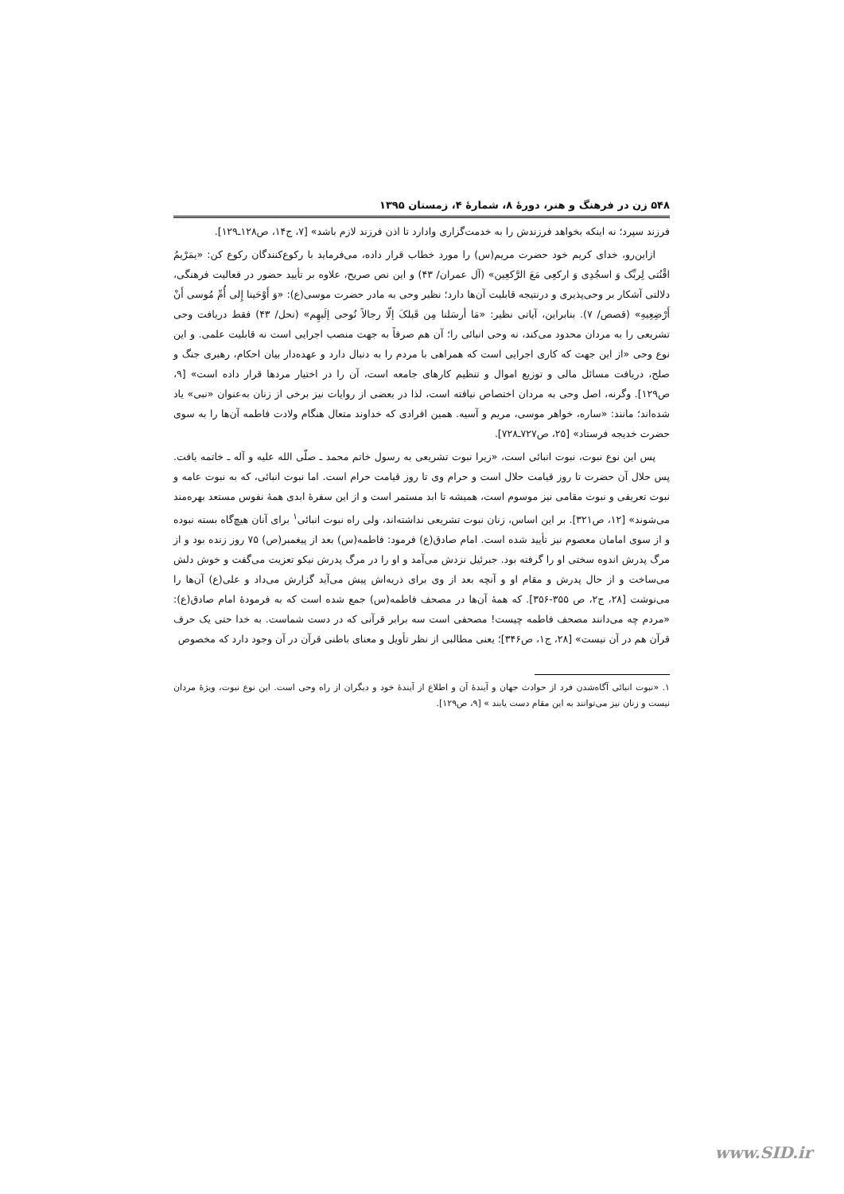۵۴۸ زن در فرهنگ و هنر، دورهٔ ۸، شمارهٔ ۴، زمستان ۱۳۹۵
فرزند سپرد؛ نه اینکه بخواهد فرزندش را به خدمت‌گزاری وادارد تا اذن فرزند لازم باشد» [۷، ج۱۴، ص۱۲۸ـ۱۲۹].
ازاین‌رو، خدای کریم خود حضرت مریم(س) را مورد خطاب قرار داده، می‌فرماید با رکوع‌کنندگان رکوع کن: «یمَرْیمُ اقْنُتی لِربِّک وَ اسجُدِی وَ ارکعِی مَعَ الرَّکعِین» (آل عمران/ ۴۳) و این نص صریح، علاوه بر تأیید حضور در فعالیت فرهنگی، دلالتی آشکار بر وحی‌پذیری و درنتیجه قابلیت آن‌ها دارد؛ نظیر وحی به مادر حضرت موسی(ع): «وَ أَوْحَینا إِلی أُمِّ مُوسی أَنْ أَرْضِعِیهِ» (قصص/ ۷). بنابراین، آیاتی نظیر: «مَا أرسَلنا مِن قَبلکَ إلّا رجالاً نُوحی إلَیهِم» (نحل/ ۴۳) فقط دریافت وحی تشریعی را به مردان محدود می‌کند، نه وحی انبائی را؛ آن هم صرفاً به جهت منصب اجرایی است نه قابلیت علمی. و این نوع وحی «از این جهت که کاری اجرایی است که همراهی با مردم را به دنبال دارد و عهده‌دار بیان احکام، رهبری جنگ و صلح، دریافت مسائل مالی و توزیع اموال و تنظیم کارهای جامعه است، آن را در اختیار مردها قرار داده است» [۹، ص۱۲۹]. وگرنه، اصل وحی به مردان اختصاص نیافته است، لذا در بعضی از روایات نیز برخی از زنان به‌عنوان «نبی» یاد شده‌اند؛ مانند: «ساره، خواهر موسی، مریم و آسیه. همین افرادی که خداوند متعال هنگام ولادت فاطمه آن‌ها را به سوی حضرت خدیجه فرستاد» [۲۵، ص۷۲۷ـ۷۲۸].
پس این نوع نبوت، نبوت انبائی است، «زیرا نبوت تشریعی به رسول خاتم محمد ـ صلّی الله علیه و آله ـ خاتمه یافت. پس حلال آن حضرت تا روز قیامت حلال است و حرام وی تا روز قیامت حرام است. اما نبوت انبائی، که به نبوت عامه و نبوت تعریفی و نبوت مقامی نیز موسوم است، همیشه تا ابد مستمر است و از این سفرهٔ ابدی همهٔ نفوس مستعد بهره‌مند می‌شوند» [۱۲، ص۳۲۱]. بر این اساس، زنان نبوت تشریعی نداشته‌اند، ولی راه نبوت انبائی<sup>۱</sup> برای آنان هیچ‌گاه بسته نبوده و از سوی امامان معصوم نیز تأیید شده است. امام صادق(ع) فرمود: فاطمه(س) بعد از پیغمبر(ص) ۷۵ روز زنده بود و از مرگ پدرش اندوه سختی او را گرفته بود. جبرئیل نزدش می‌آمد و او را در مرگ پدرش نیکو تعزیت می‌گفت و خوش دلش می‌ساخت و از حال پدرش و مقام او و آنچه بعد از وی برای ذریه‌اش پیش می‌آید گزارش می‌داد و علی(ع) آن‌ها را می‌نوشت [۲۸، ج۲، ص ۳۵۵-۳۵۶]. که همهٔ آن‌ها در مصحف فاطمه(س) جمع شده است که به فرمودهٔ امام صادق(ع): «مردم چه می‌دانند مصحف فاطمه چیست! مصحفی است سه برابر قرآنی که در دست شماست. به خدا حتی یک حرف قرآن هم در آن نیست» [۲۸، ج۱، ص۳۴۶]؛ یعنی مطالبی از نظر تأویل و معنای باطنی قرآن در آن وجود دارد که مخصوص
۱. «نبوت انبائی آگاه‌شدن فرد از حوادث جهان و آیندهٔ آن و اطلاع از آیندهٔ خود و دیگران از راه وحی است. این نوع نبوت، ویژهٔ مردان نیست و زنان نیز می‌توانند به این مقام دست یابند » [۹، ص۱۲۹].
www.SID.ir